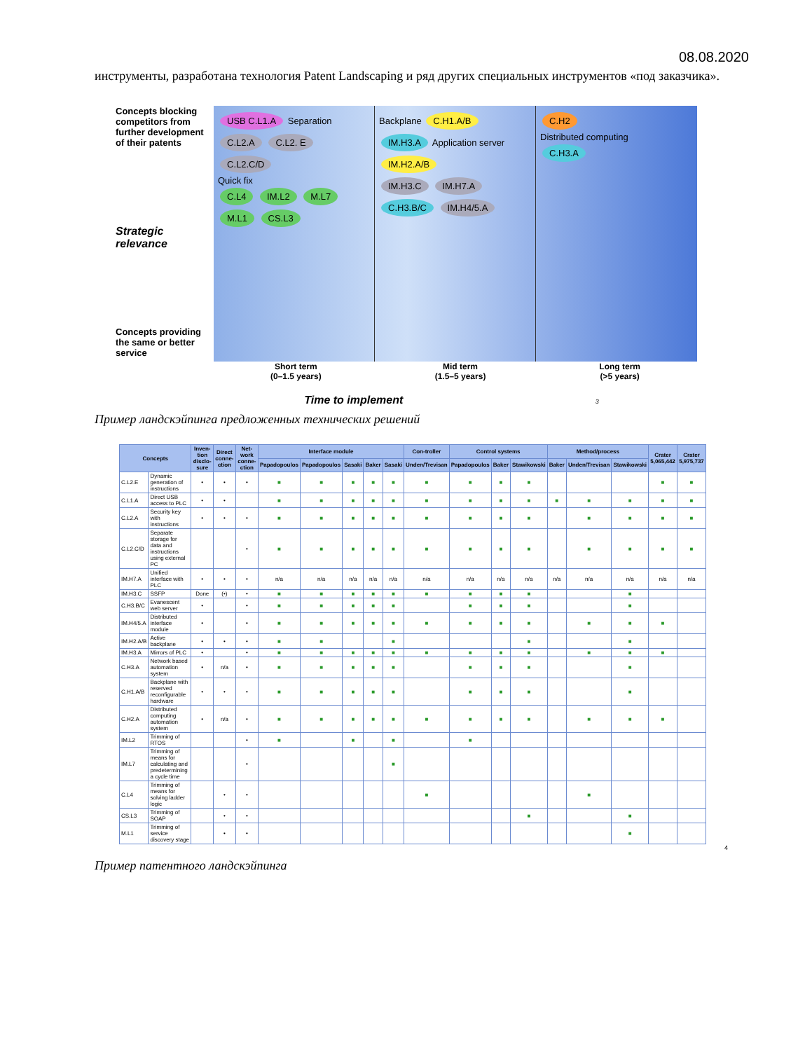08.08.2020
инструменты, разработана технология Patent Landscaping и ряд других специальных инструментов «под заказчика».
Concepts blocking competitors from further development of their patents
Strategic relevance
Concepts providing the same or better service
USB C.L1.A Separation
C.L2.A C.L2. E C.L2.C/D
Quick fix
C.L4 IM.L2 M.L7 M.L1 CS.L3
Backplane C.H1.A/B
IM.H3.A Application server IM.H2.A/B
IM.H3.C IM.H7.A C.H3.B/C IM.H4/5.A
C.H2
Distributed computing
C.H3.A
Short term
(0–1.5 years) Mid term
(1.5–5 years) Long term
(>5 years)
Time to implement 3
Пример ландскэйпинга предложенных технических решений
| Concepts | | Inven-tion disclo-sure | Direct conne-ction | Net-work conne-ction | Interface module | | | | | Con-troller | Control systems | | | Method/process | | | Crater 5,065,442 | Crater 5,975,737 |
| --- | --- | --- | --- | --- | --- | --- | --- | --- | --- | --- | --- | --- | --- | --- | --- | --- | --- | --- |
| | | | | | Papadopoulos | Papadopoulos | Sasaki | Baker | Sasaki | Unden/Trevisan | Papadopoulos | Baker | Stawikowski | Baker | Unden/Trevisan | Stawikowski | | |
| C.L2.E | Dynamic generation of instructions | • | • | • | ■ | ■ | ■ | ■ | ■ | ■ | ■ | ■ | ■ | | | | ■ | ■ |
| C.L1.A | Direct USB access to PLC | • | • | | ■ | ■ | ■ | ■ | ■ | ■ | ■ | ■ | ■ | ■ | ■ | ■ | ■ | ■ |
| C.L2.A | Security key with instructions | • | • | • | ■ | ■ | ■ | ■ | ■ | ■ | ■ | ■ | ■ | | ■ | ■ | ■ | ■ |
| C.L2.C/D | Separate storage for data and instructions using external PC | | | • | ■ | ■ | ■ | ■ | ■ | ■ | ■ | ■ | ■ | | ■ | ■ | ■ | ■ |
| IM.H7.A | Unified interface with PLC | • | • | • | n/a | n/a | n/a | n/a | n/a | n/a | n/a | n/a | n/a | n/a | n/a | n/a | n/a | n/a |
| IM.H3.C | SSFP | Done | (•) | • | ■ | ■ | ■ | ■ | ■ | ■ | ■ | ■ | ■ | | | ■ | | |
| C.H3.B/C | Evanescent web server | • | | • | ■ | ■ | ■ | ■ | ■ | | ■ | ■ | ■ | | | ■ | | |
| IM.H4/5.A | Distributed interface module | • | | • | ■ | ■ | ■ | ■ | ■ | ■ | ■ | ■ | ■ | | ■ | ■ | ■ | |
| IM.H2.A/B | Active backplane | • | • | • | ■ | ■ | | | ■ | | | | ■ | | | ■ | | |
| IM.H3.A | Mirrors of PLC | • | | • | ■ | ■ | ■ | ■ | ■ | ■ | ■ | ■ | ■ | | ■ | ■ | ■ | |
| C.H3.A | Network based automation system | • | n/a | • | ■ | ■ | ■ | ■ | ■ | | ■ | ■ | ■ | | | ■ | | |
| C.H1.A/B | Backplane with reserved reconfigurable hardware | • | • | • | ■ | ■ | ■ | ■ | ■ | | ■ | ■ | ■ | | | ■ | | |
| C.H2.A | Distributed computing automation system | • | n/a | • | ■ | ■ | ■ | ■ | ■ | ■ | ■ | ■ | ■ | | ■ | ■ | ■ | |
| IM.L2 | Trimming of RTOS | | | • | ■ | | ■ | | ■ | | ■ | | | | | | | |
| IM.L7 | Trimming of means for calculating and predetermining a cycle time | | | • | | | | | ■ | | | | | | | | | |
| C.L4 | Trimming of means for solving ladder logic | | • | • | | | | | | ■ | | | | | ■ | | | |
| CS.L3 | Trimming of SOAP | | • | • | | | | | | | | | ■ | | | ■ | | |
| M.L1 | Trimming of service discovery stage | | • | • | | | | | | | | | | | | ■ | | |
4
Пример патентного ландскэйпинга